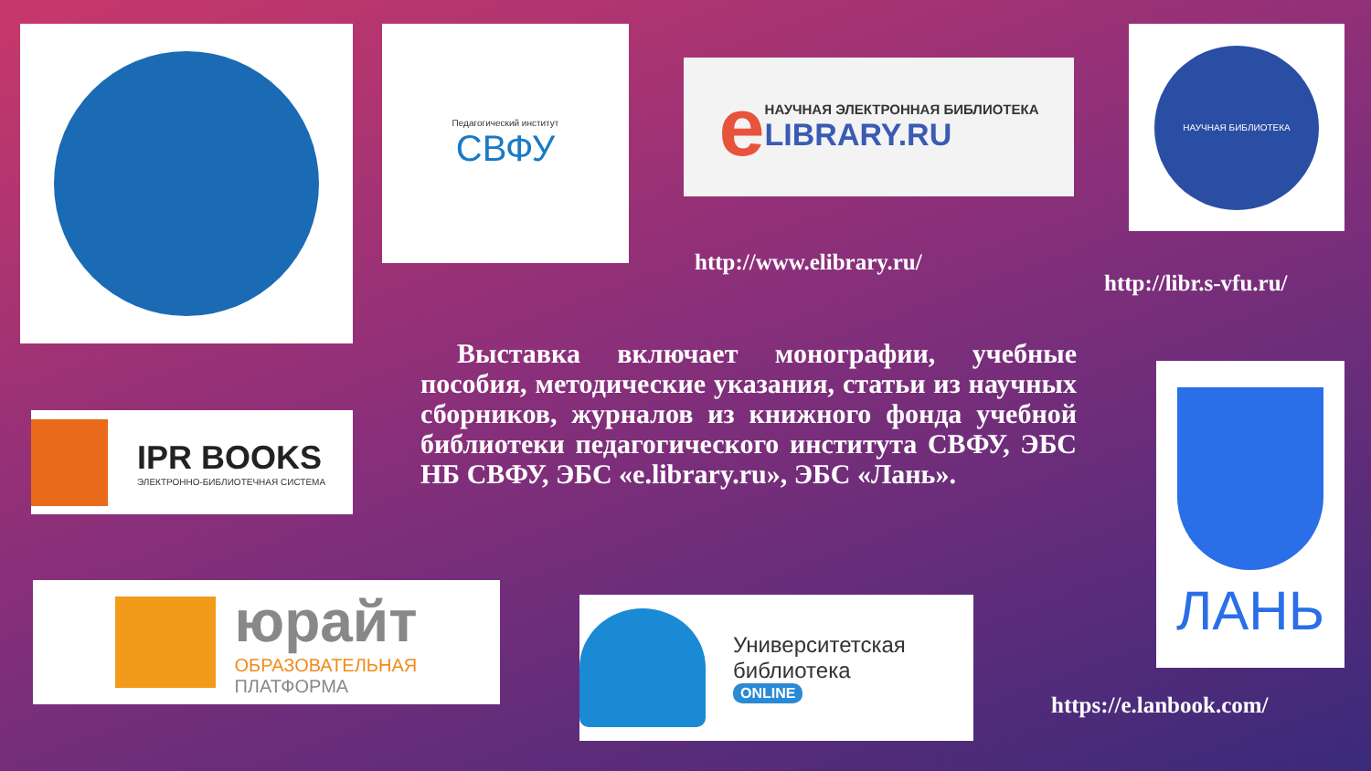Педагогический институт
СВФУ
e
НАУЧНАЯ ЭЛЕКТРОННАЯ БИБЛИОТЕКА
LIBRARY.RU
НАУЧНАЯ БИБЛИОТЕКА
http://www.elibrary.ru/
http://libr.s-vfu.ru/
Выставка включает монографии, учебные пособия, методические указания, статьи из научных сборников, журналов из книжного фонда учебной библиотеки педагогического института СВФУ, ЭБС НБ СВФУ, ЭБС «e.library.ru», ЭБС «Лань».
IPR BOOKS
ЭЛЕКТРОННО-БИБЛИОТЕЧНАЯ СИСТЕМА
ЛАНЬ
юрайт
ОБРАЗОВАТЕЛЬНАЯ
ПЛАТФОРМА
Университетская библиотека
ONLINE
https://e.lanbook.com/